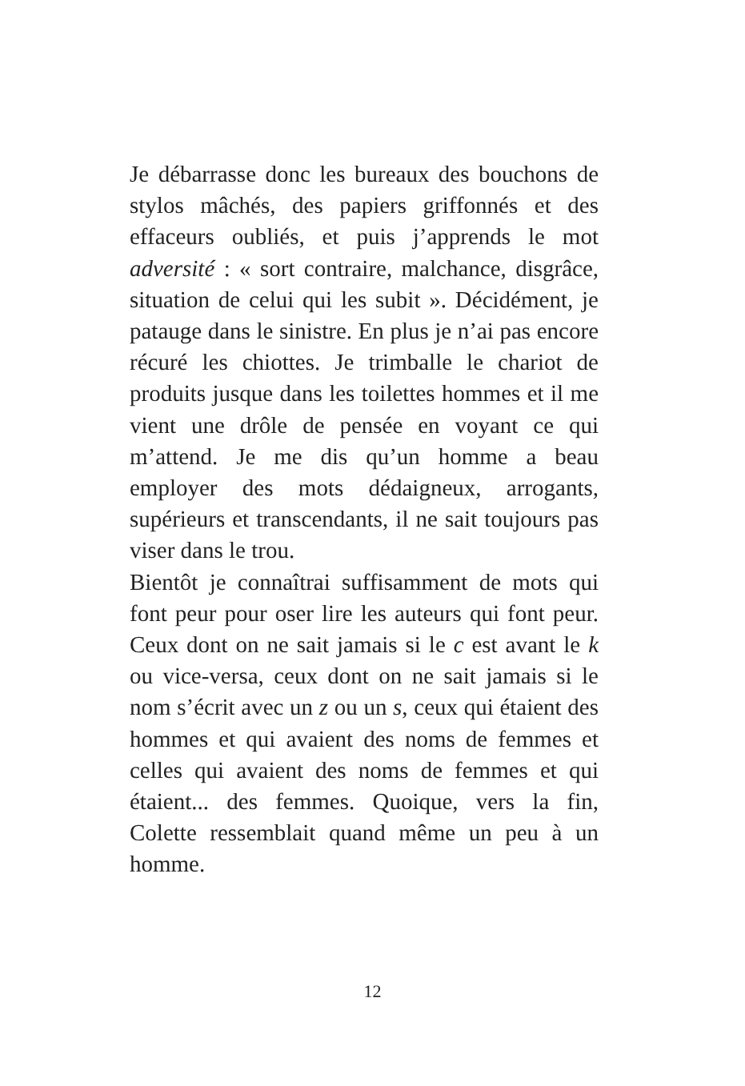Je débarrasse donc les bureaux des bouchons de stylos mâchés, des papiers griffonnés et des effaceurs oubliés, et puis j’apprends le mot adversité : « sort contraire, malchance, disgrâce, situation de celui qui les subit ». Décidément, je patauge dans le sinistre. En plus je n’ai pas encore récuré les chiottes. Je trimballe le chariot de produits jusque dans les toilettes hommes et il me vient une drôle de pensée en voyant ce qui m’attend. Je me dis qu’un homme a beau employer des mots dédaigneux, arrogants, supérieurs et transcendants, il ne sait toujours pas viser dans le trou.
Bientôt je connaîtrai suffisamment de mots qui font peur pour oser lire les auteurs qui font peur. Ceux dont on ne sait jamais si le c est avant le k ou vice-versa, ceux dont on ne sait jamais si le nom s’écrit avec un z ou un s, ceux qui étaient des hommes et qui avaient des noms de femmes et celles qui avaient des noms de femmes et qui étaient... des femmes. Quoique, vers la fin, Colette ressemblait quand même un peu à un homme.
12